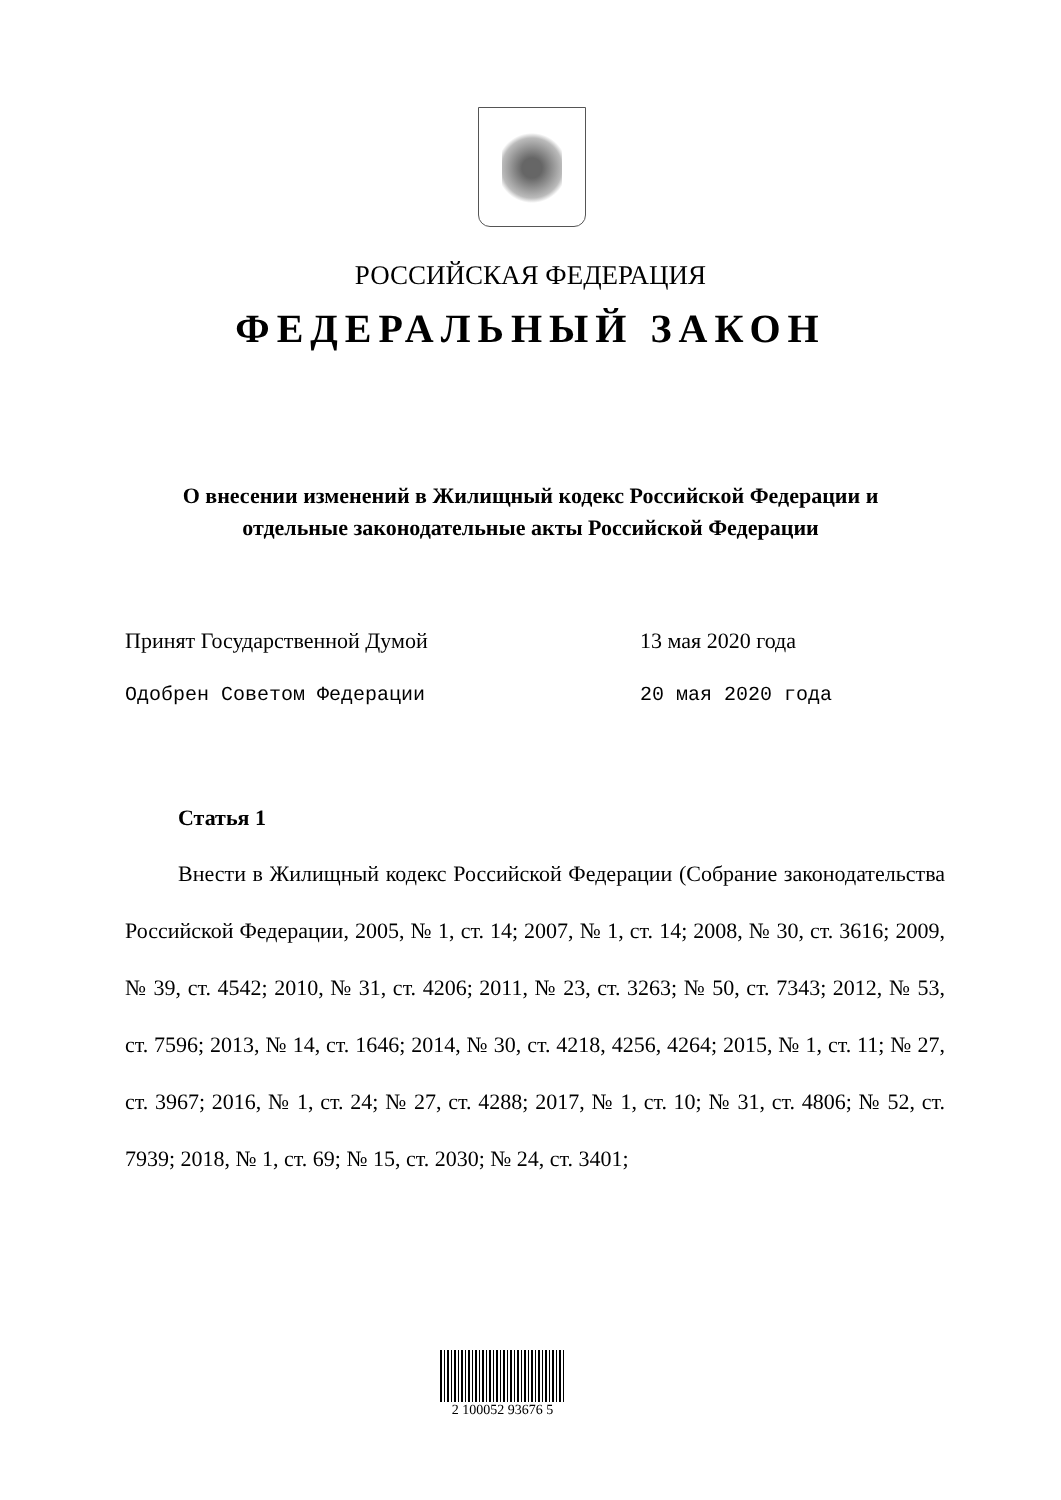РОССИЙСКАЯ ФЕДЕРАЦИЯ
ФЕДЕРАЛЬНЫЙ ЗАКОН
О внесении изменений в Жилищный кодекс Российской Федерации и
отдельные законодательные акты Российской Федерации
Принят Государственной Думой 13 мая 2020 года
Одобрен Советом Федерации 20 мая 2020 года
Статья 1
Внести в Жилищный кодекс Российской Федерации (Собрание законодательства Российской Федерации, 2005, № 1, ст. 14; 2007, № 1, ст. 14; 2008, № 30, ст. 3616; 2009, № 39, ст. 4542; 2010, № 31, ст. 4206; 2011, № 23, ст. 3263; № 50, ст. 7343; 2012, № 53, ст. 7596; 2013, № 14, ст. 1646; 2014, № 30, ст. 4218, 4256, 4264; 2015, № 1, ст. 11; № 27, ст. 3967; 2016, № 1, ст. 24; № 27, ст. 4288; 2017, № 1, ст. 10; № 31, ст. 4806; № 52, ст. 7939; 2018, № 1, ст. 69; № 15, ст. 2030; № 24, ст. 3401;
2 100052 93676 5